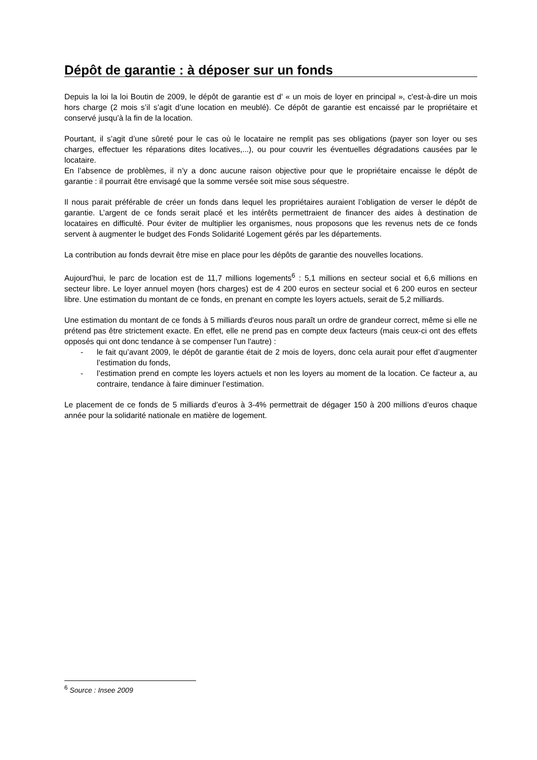Dépôt de garantie : à déposer sur un fonds
Depuis la loi la loi Boutin de 2009, le dépôt de garantie est d' « un mois de loyer en principal », c'est-à-dire un mois hors charge (2 mois s’il s’agit d’une location en meublé). Ce dépôt de garantie est encaissé par le propriétaire et conservé jusqu’à la fin de la location.
Pourtant, il s’agit d’une sûreté pour le cas où le locataire ne remplit pas ses obligations (payer son loyer ou ses charges, effectuer les réparations dites locatives,...), ou pour couvrir les éventuelles dégradations causées par le locataire.
En l’absence de problèmes, il n’y a donc aucune raison objective pour que le propriétaire encaisse le dépôt de garantie : il pourrait être envisagé que la somme versée soit mise sous séquestre.
Il nous parait préférable de créer un fonds dans lequel les propriétaires auraient l’obligation de verser le dépôt de garantie. L’argent de ce fonds serait placé et les intérêts permettraient de financer des aides à destination de locataires en difficulté. Pour éviter de multiplier les organismes, nous proposons que les revenus nets de ce fonds servent à augmenter le budget des Fonds Solidarité Logement gérés par les départements.
La contribution au fonds devrait être mise en place pour les dépôts de garantie des nouvelles locations.
Aujourd’hui, le parc de location est de 11,7 millions logements<sup>6</sup> : 5,1 millions en secteur social et 6,6 millions en secteur libre. Le loyer annuel moyen (hors charges) est de 4 200 euros en secteur social et 6 200 euros en secteur libre. Une estimation du montant de ce fonds, en prenant en compte les loyers actuels, serait de 5,2 milliards.
Une estimation du montant de ce fonds à 5 milliards d'euros nous paraît un ordre de grandeur correct, même si elle ne prétend pas être strictement exacte. En effet, elle ne prend pas en compte deux facteurs (mais ceux-ci ont des effets opposés qui ont donc tendance à se compenser l'un l'autre) :
- le fait qu’avant 2009, le dépôt de garantie était de 2 mois de loyers, donc cela aurait pour effet d’augmenter l’estimation du fonds,
- l’estimation prend en compte les loyers actuels et non les loyers au moment de la location. Ce facteur a, au contraire, tendance à faire diminuer l’estimation.
Le placement de ce fonds de 5 milliards d’euros à 3-4% permettrait de dégager 150 à 200 millions d’euros chaque année pour la solidarité nationale en matière de logement.
<sup>6</sup> Source : Insee 2009